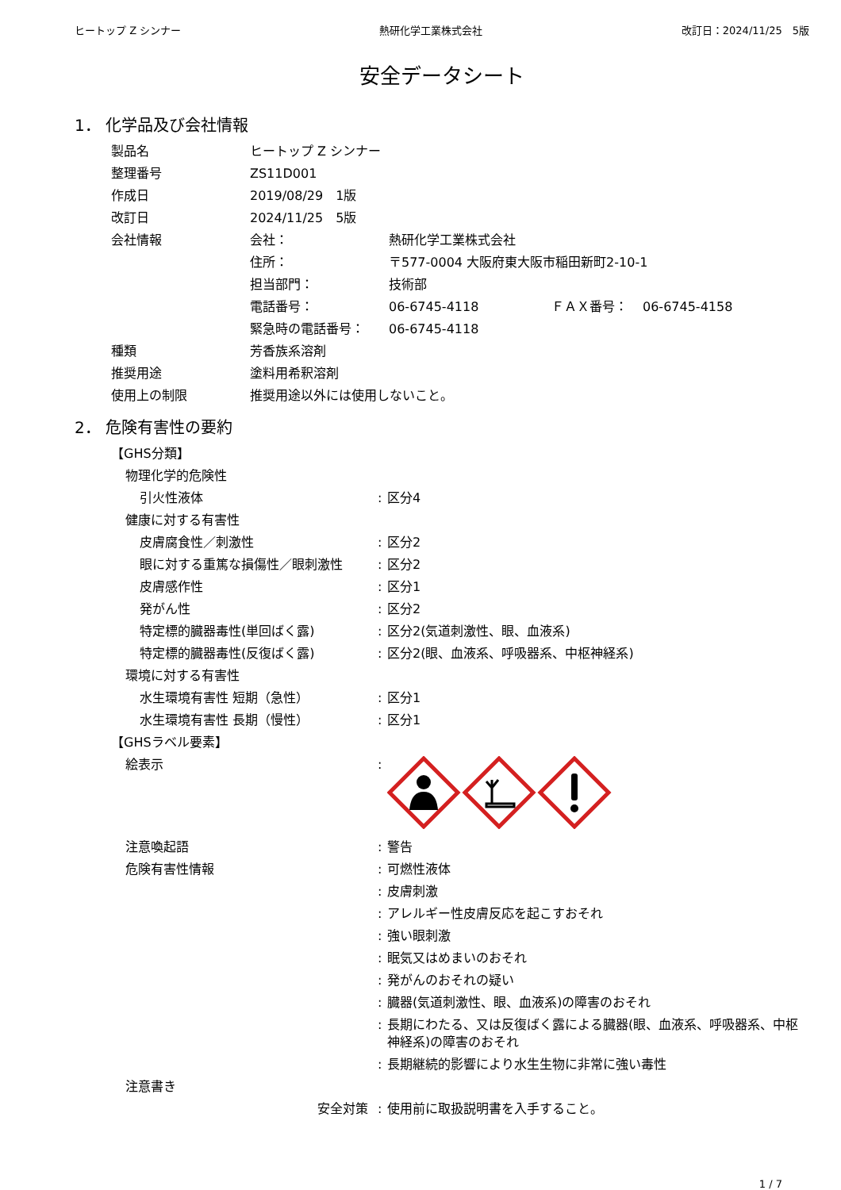ヒートップ Z シンナー 熱研化学工業株式会社 改訂日：2024/11/25　5版
安全データシート
1． 化学品及び会社情報
| 製品名 | ヒートップ Z シンナー | | | |
| 整理番号 | ZS11D001 | | | |
| 作成日 | 2019/08/29 1版 | | | |
| 改訂日 | 2024/11/25 5版 | | | |
| 会社情報 | 会社： | 熱研化学工業株式会社 | | |
| | 住所： | 〒577-0004 大阪府東大阪市稲田新町2-10-1 | | |
| | 担当部門： | 技術部 | | |
| | 電話番号： | 06-6745-4118 | ＦＡＸ番号： | 06-6745-4158 |
| | 緊急時の電話番号： | 06-6745-4118 | | |
| 種類 | 芳香族系溶剤 | | | |
| 推奨用途 | 塗料用希釈溶剤 | | | |
| 使用上の制限 | 推奨用途以外には使用しないこと。 | | | |
2． 危険有害性の要約
| 【GHS分類】 | | |
| 物理化学的危険性 | | |
| 引火性液体 | : | 区分4 |
| 健康に対する有害性 | | |
| 皮膚腐食性／刺激性 | : | 区分2 |
| 眼に対する重篤な損傷性／眼刺激性 | : | 区分2 |
| 皮膚感作性 | : | 区分1 |
| 発がん性 | : | 区分2 |
| 特定標的臓器毒性(単回ばく露) | : | 区分2(気道刺激性、眼、血液系) |
| 特定標的臓器毒性(反復ばく露) | : | 区分2(眼、血液系、呼吸器系、中枢神経系) |
| 環境に対する有害性 | | |
| 水生環境有害性 短期（急性） | : | 区分1 |
| 水生環境有害性 長期（慢性） | : | 区分1 |
| 【GHSラベル要素】 | | |
| 絵表示 | : | |
| 注意喚起語 | : | 警告 |
| 危険有害性情報 | : | 可燃性液体 |
| | : | 皮膚刺激 |
| | : | アレルギー性皮膚反応を起こすおそれ |
| | : | 強い眼刺激 |
| | : | 眠気又はめまいのおそれ |
| | : | 発がんのおそれの疑い |
| | : | 臓器(気道刺激性、眼、血液系)の障害のおそれ |
| | : | 長期にわたる、又は反復ばく露による臓器(眼、血液系、呼吸器系、中枢神経系)の障害のおそれ |
| | : | 長期継続的影響により水生生物に非常に強い毒性 |
| 注意書き | | |
| 安全対策 | : | 使用前に取扱説明書を入手すること。 |
1 / 7